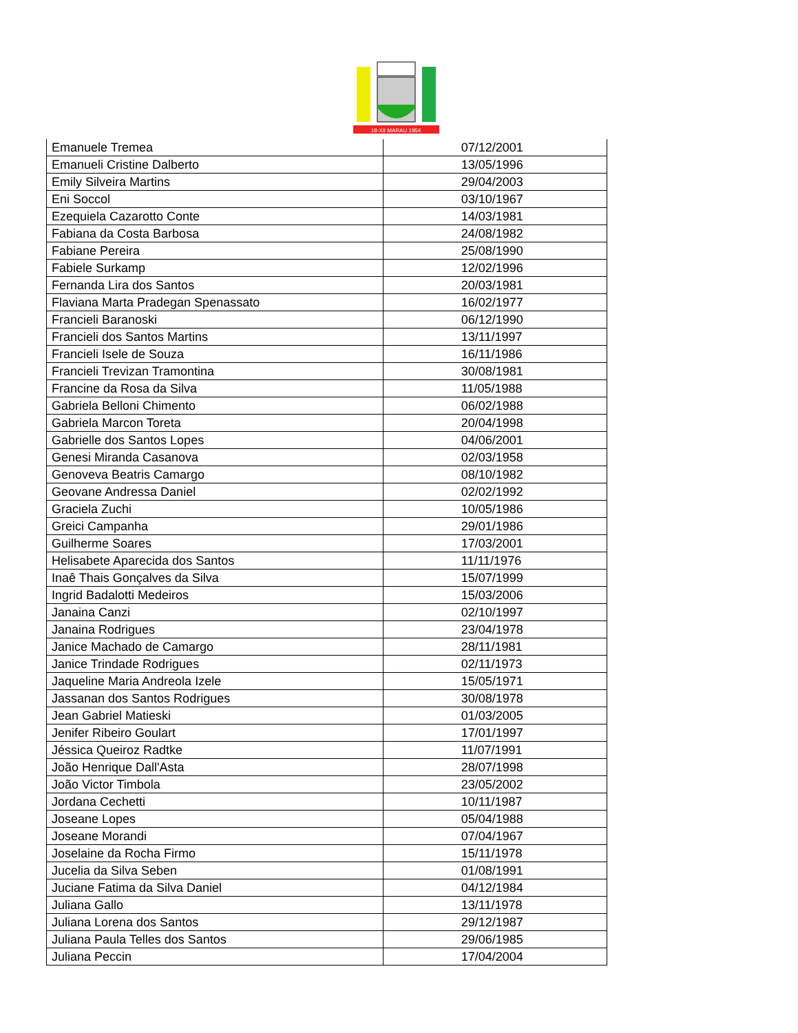18-XII MARAU 1954
| Emanuele Tremea | 07/12/2001 |
| Emanueli Cristine Dalberto | 13/05/1996 |
| Emily Silveira Martins | 29/04/2003 |
| Eni Soccol | 03/10/1967 |
| Ezequiela Cazarotto Conte | 14/03/1981 |
| Fabiana da Costa Barbosa | 24/08/1982 |
| Fabiane Pereira | 25/08/1990 |
| Fabiele Surkamp | 12/02/1996 |
| Fernanda Lira dos Santos | 20/03/1981 |
| Flaviana Marta Pradegan Spenassato | 16/02/1977 |
| Francieli Baranoski | 06/12/1990 |
| Francieli dos Santos Martins | 13/11/1997 |
| Francieli Isele de Souza | 16/11/1986 |
| Francieli Trevizan Tramontina | 30/08/1981 |
| Francine da Rosa da Silva | 11/05/1988 |
| Gabriela Belloni Chimento | 06/02/1988 |
| Gabriela Marcon Toreta | 20/04/1998 |
| Gabrielle dos Santos Lopes | 04/06/2001 |
| Genesi Miranda Casanova | 02/03/1958 |
| Genoveva Beatris Camargo | 08/10/1982 |
| Geovane Andressa Daniel | 02/02/1992 |
| Graciela Zuchi | 10/05/1986 |
| Greici Campanha | 29/01/1986 |
| Guilherme Soares | 17/03/2001 |
| Helisabete Aparecida dos Santos | 11/11/1976 |
| Inaê Thais Gonçalves da Silva | 15/07/1999 |
| Ingrid Badalotti Medeiros | 15/03/2006 |
| Janaina Canzi | 02/10/1997 |
| Janaina Rodrigues | 23/04/1978 |
| Janice Machado de Camargo | 28/11/1981 |
| Janice Trindade Rodrigues | 02/11/1973 |
| Jaqueline Maria Andreola Izele | 15/05/1971 |
| Jassanan dos Santos Rodrigues | 30/08/1978 |
| Jean Gabriel Matieski | 01/03/2005 |
| Jenifer Ribeiro Goulart | 17/01/1997 |
| Jéssica Queiroz Radtke | 11/07/1991 |
| João Henrique Dall'Asta | 28/07/1998 |
| João Victor Timbola | 23/05/2002 |
| Jordana Cechetti | 10/11/1987 |
| Joseane Lopes | 05/04/1988 |
| Joseane Morandi | 07/04/1967 |
| Joselaine da Rocha Firmo | 15/11/1978 |
| Jucelia da Silva Seben | 01/08/1991 |
| Juciane Fatima da Silva Daniel | 04/12/1984 |
| Juliana Gallo | 13/11/1978 |
| Juliana Lorena dos Santos | 29/12/1987 |
| Juliana Paula Telles dos Santos | 29/06/1985 |
| Juliana Peccin | 17/04/2004 |